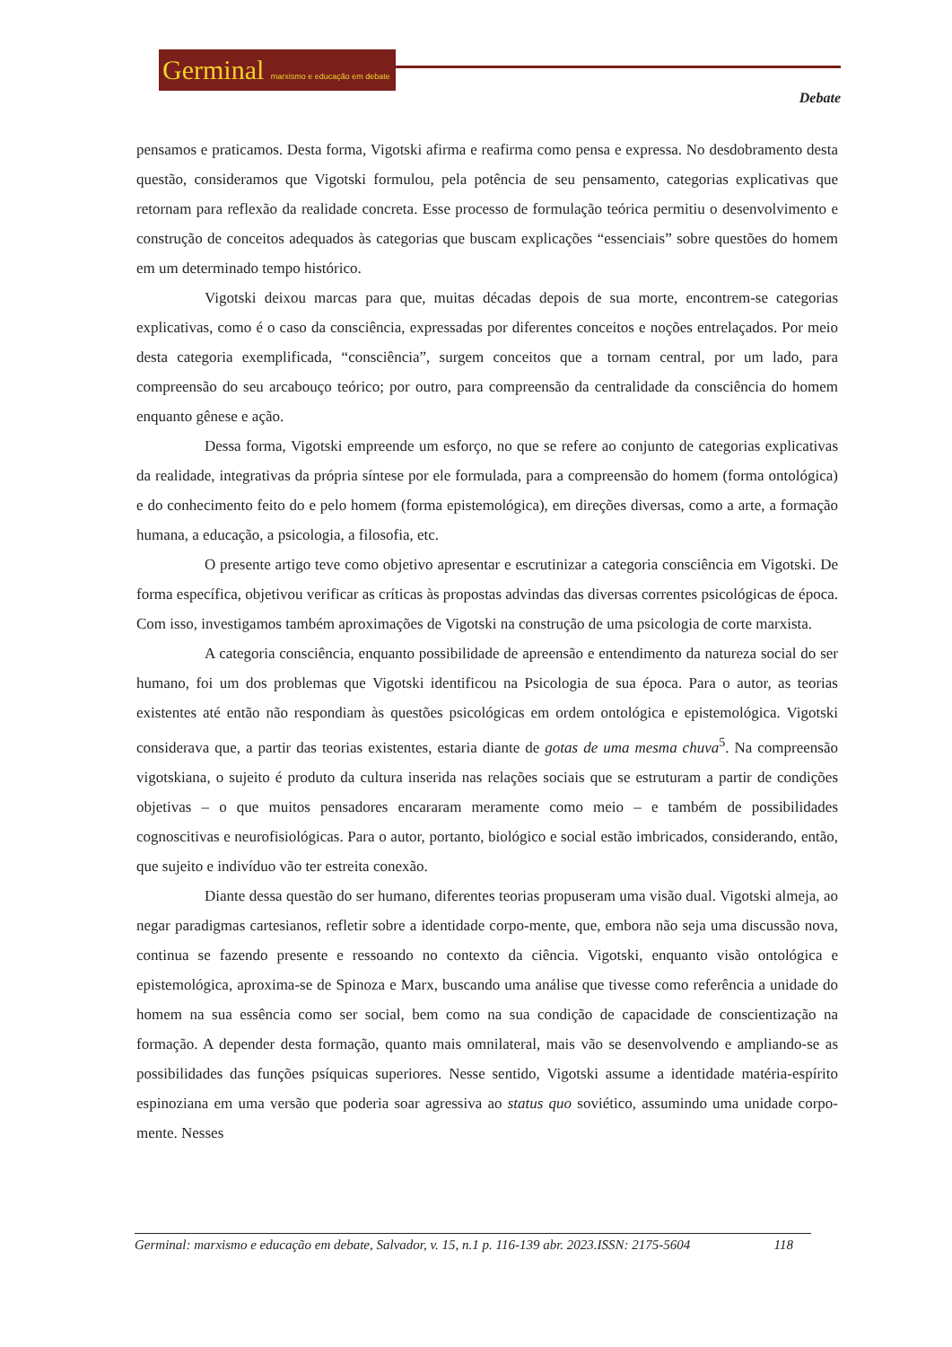Germinal marxismo e educação em debate
Debate
pensamos e praticamos. Desta forma, Vigotski afirma e reafirma como pensa e expressa. No desdobramento desta questão, consideramos que Vigotski formulou, pela potência de seu pensamento, categorias explicativas que retornam para reflexão da realidade concreta. Esse processo de formulação teórica permitiu o desenvolvimento e construção de conceitos adequados às categorias que buscam explicações “essenciais” sobre questões do homem em um determinado tempo histórico.
Vigotski deixou marcas para que, muitas décadas depois de sua morte, encontrem-se categorias explicativas, como é o caso da consciência, expressadas por diferentes conceitos e noções entrelaçados. Por meio desta categoria exemplificada, “consciência”, surgem conceitos que a tornam central, por um lado, para compreensão do seu arcabouço teórico; por outro, para compreensão da centralidade da consciência do homem enquanto gênese e ação.
Dessa forma, Vigotski empreende um esforço, no que se refere ao conjunto de categorias explicativas da realidade, integrativas da própria síntese por ele formulada, para a compreensão do homem (forma ontológica) e do conhecimento feito do e pelo homem (forma epistemológica), em direções diversas, como a arte, a formação humana, a educação, a psicologia, a filosofia, etc.
O presente artigo teve como objetivo apresentar e escrutinizar a categoria consciência em Vigotski. De forma específica, objetivou verificar as críticas às propostas advindas das diversas correntes psicológicas de época. Com isso, investigamos também aproximações de Vigotski na construção de uma psicologia de corte marxista.
A categoria consciência, enquanto possibilidade de apreensão e entendimento da natureza social do ser humano, foi um dos problemas que Vigotski identificou na Psicologia de sua época. Para o autor, as teorias existentes até então não respondiam às questões psicológicas em ordem ontológica e epistemológica. Vigotski considerava que, a partir das teorias existentes, estaria diante de gotas de uma mesma chuva<sup>5</sup>. Na compreensão vigotskiana, o sujeito é produto da cultura inserida nas relações sociais que se estruturam a partir de condições objetivas – o que muitos pensadores encararam meramente como meio – e também de possibilidades cognoscitivas e neurofisiológicas. Para o autor, portanto, biológico e social estão imbricados, considerando, então, que sujeito e indivíduo vão ter estreita conexão.
Diante dessa questão do ser humano, diferentes teorias propuseram uma visão dual. Vigotski almeja, ao negar paradigmas cartesianos, refletir sobre a identidade corpo-mente, que, embora não seja uma discussão nova, continua se fazendo presente e ressoando no contexto da ciência. Vigotski, enquanto visão ontológica e epistemológica, aproxima-se de Spinoza e Marx, buscando uma análise que tivesse como referência a unidade do homem na sua essência como ser social, bem como na sua condição de capacidade de conscientização na formação. A depender desta formação, quanto mais omnilateral, mais vão se desenvolvendo e ampliando-se as possibilidades das funções psíquicas superiores. Nesse sentido, Vigotski assume a identidade matéria-espírito espinoziana em uma versão que poderia soar agressiva ao status quo soviético, assumindo uma unidade corpo-mente. Nesses
Germinal: marxismo e educação em debate, Salvador, v. 15, n.1 p. 116-139 abr. 2023.ISSN: 2175-5604 118